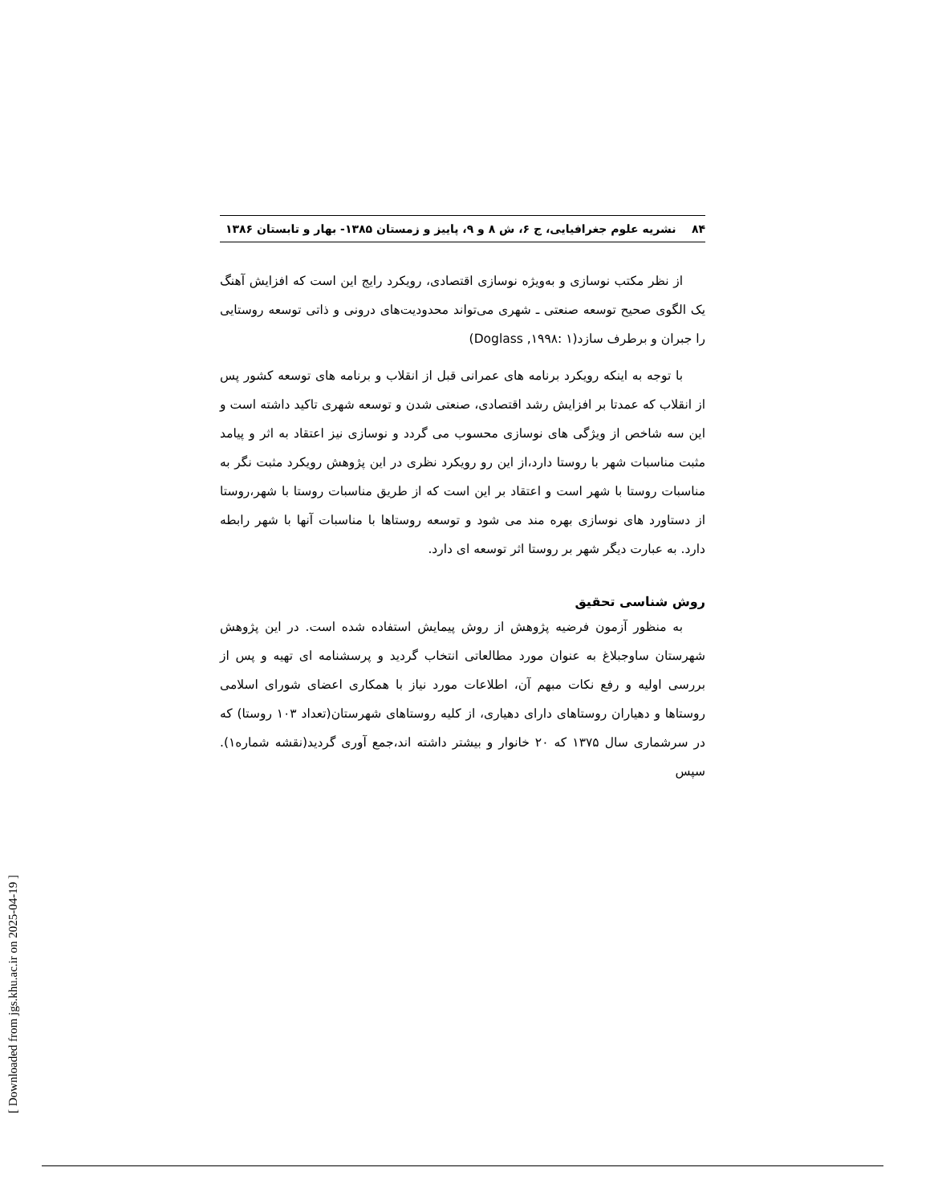۸۴ نشریه علوم جغرافیایی، ج ۶، ش ۸ و ۹، پاییز و زمستان ۱۳۸۵- بهار و تابستان ۱۳۸۶
از نظر مکتب نوسازی و به‌ویژه نوسازی اقتصادی، رویکرد رایج این است که افزایش آهنگ یک الگوی صحیح توسعه صنعتی ـ شهری می‌تواند محدودیت‌های درونی و ذاتی توسعه روستایی را جبران و برطرف سازد(۱ :۱۹۹۸, Doglass)
با توجه به اینکه رویکرد برنامه های عمرانی قبل از انقلاب و برنامه های توسعه کشور پس از انقلاب که عمدتا بر افزایش رشد اقتصادی، صنعتی شدن و توسعه شهری تاکید داشته است و این سه شاخص از ویژگی های نوسازی محسوب می گردد و نوسازی نیز اعتقاد به اثر و پیامد مثبت مناسبات شهر با روستا دارد،از این رو رویکرد نظری در این پژوهش رویکرد مثبت نگر به مناسبات روستا با شهر است و اعتقاد بر این است که از طریق مناسبات روستا با شهر،روستا از دستاورد های نوسازی بهره مند می شود و توسعه روستاها با مناسبات آنها با شهر رابطه دارد. به عبارت دیگر شهر بر روستا اثر توسعه ای دارد.
روش شناسی تحقیق
به منظور آزمون فرضیه پژوهش از روش پیمایش استفاده شده است. در این پژوهش شهرستان ساوجبلاغ به عنوان مورد مطالعاتی انتخاب گردید و پرسشنامه ای تهیه و پس از بررسی اولیه و رفع نکات مبهم آن، اطلاعات مورد نیاز با همکاری اعضای شورای اسلامی روستاها و دهیاران روستاهای دارای دهیاری، از کلیه روستاهای شهرستان(تعداد ۱۰۳ روستا) که در سرشماری سال ۱۳۷۵ که ۲۰ خانوار و بیشتر داشته اند،جمع آوری گردید(نقشه شماره۱). سپس
[ Downloaded from jgs.khu.ac.ir on 2025-04-19 ]